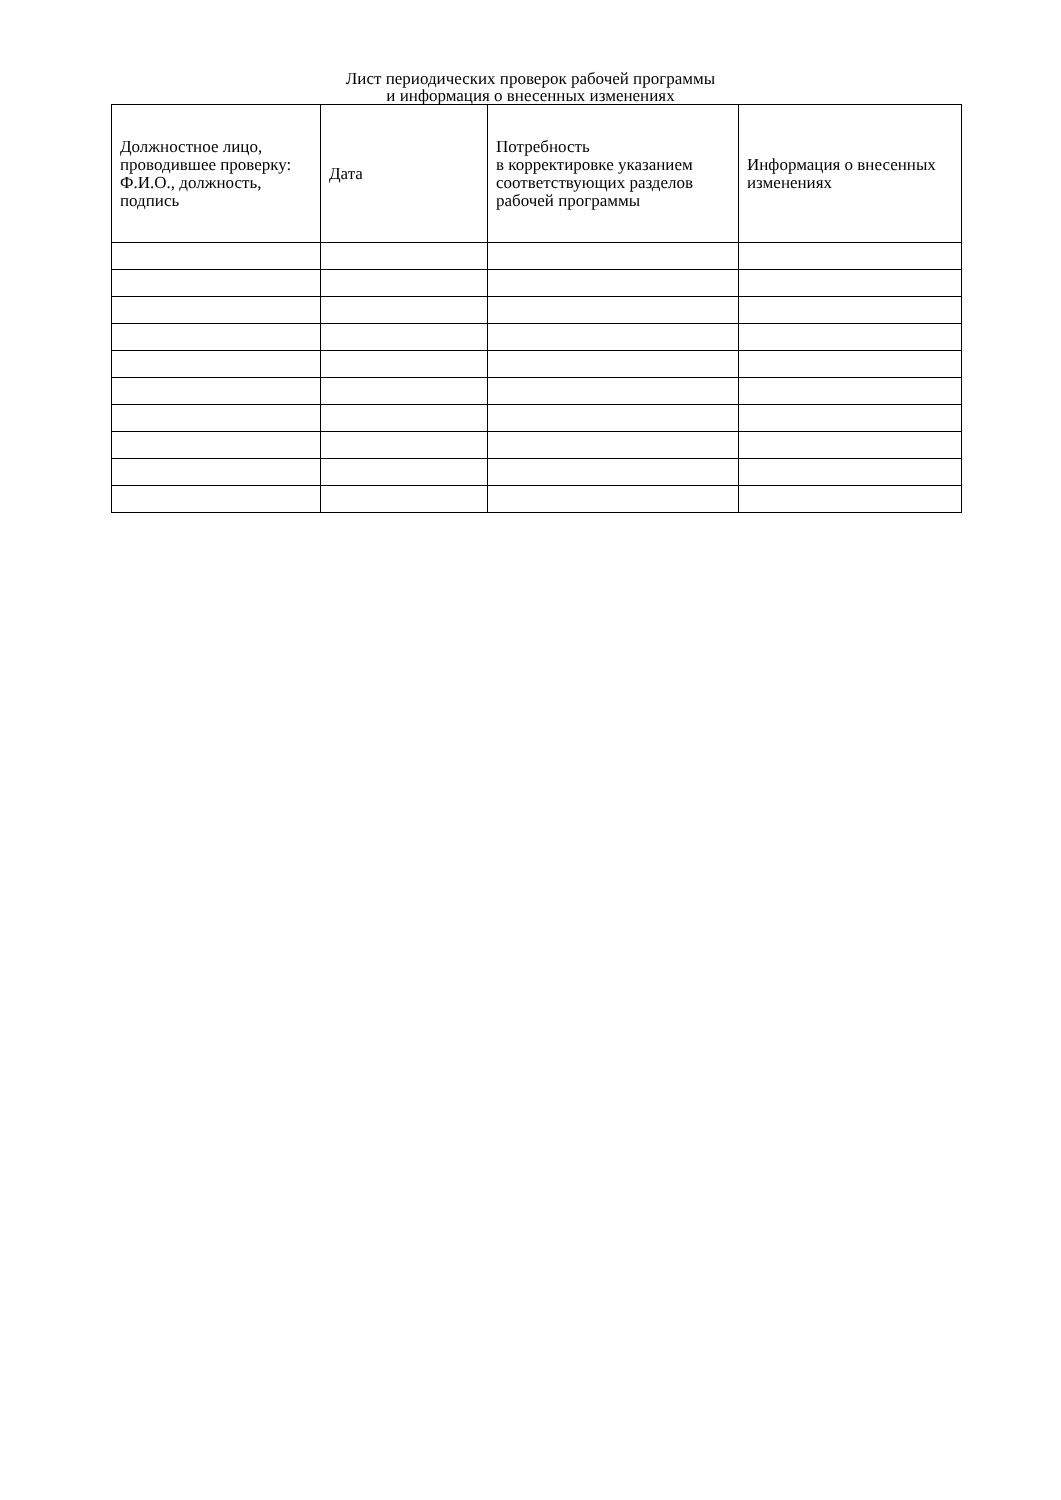Лист периодических проверок рабочей программы
и информация о внесенных изменениях
| Должностное лицо, проводившее проверку: Ф.И.О., должность, подпись | Дата | Потребность в корректировке указанием соответствующих разделов рабочей программы | Информация о внесенных изменениях |
| --- | --- | --- | --- |